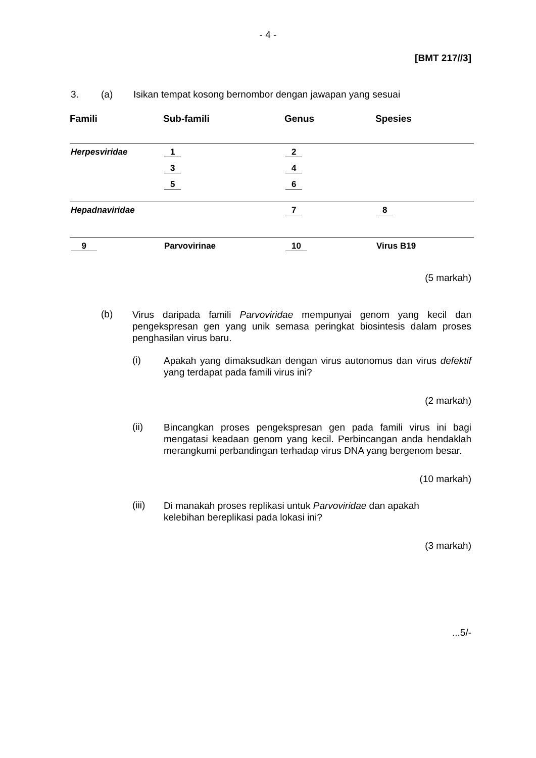- 4 -
[BMT 217//3]
3. (a) Isikan tempat kosong bernombor dengan jawapan yang sesuai
| Famili | Sub-famili | Genus | Spesies |
| --- | --- | --- | --- |
| Herpesviridae | 1 | 2 | |
| | 3 | 4 | |
| | 5 | 6 | |
| Hepadnaviridae | | 7 | 8 |
| 9 | Parvovirinae | 10 | Virus B19 |
(5 markah)
(b)
Virus daripada famili Parvoviridae mempunyai genom yang kecil dan pengekspresan gen yang unik semasa peringkat biosintesis dalam proses penghasilan virus baru.
(i)
Apakah yang dimaksudkan dengan virus autonomus dan virus defektif yang terdapat pada famili virus ini?
(2 markah)
(ii)
Bincangkan proses pengekspresan gen pada famili virus ini bagi mengatasi keadaan genom yang kecil. Perbincangan anda hendaklah merangkumi perbandingan terhadap virus DNA yang bergenom besar.
(10 markah)
(iii)
Di manakah proses replikasi untuk Parvoviridae dan apakah
kelebihan bereplikasi pada lokasi ini?
(3 markah)
...5/-